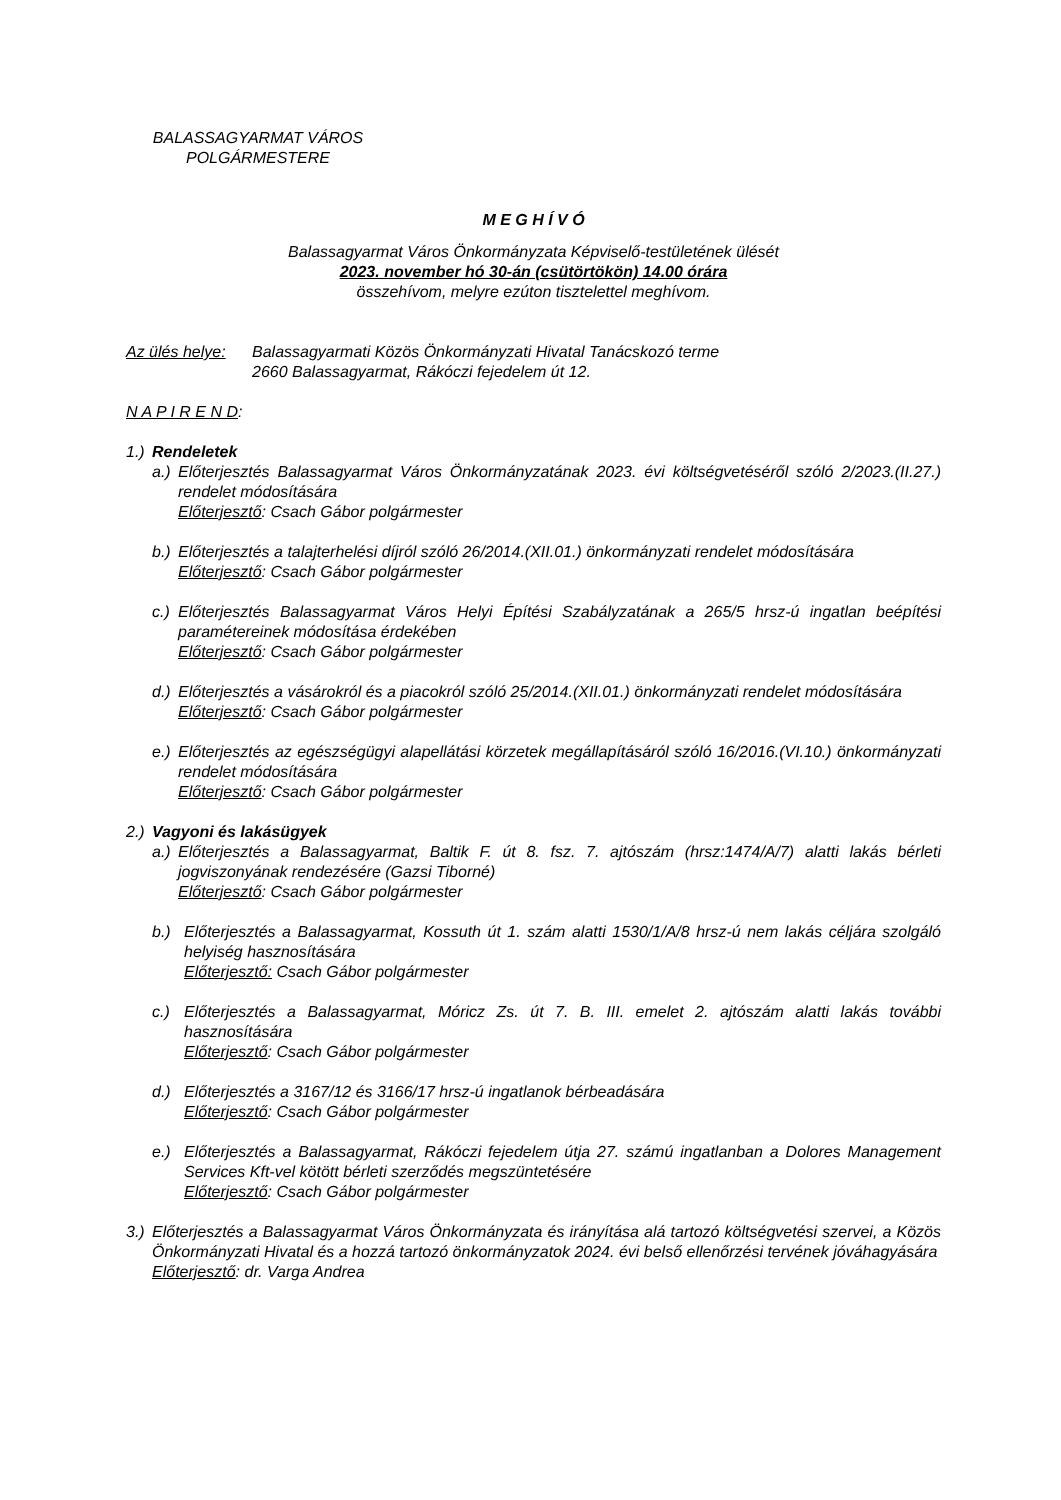BALASSAGYARMAT VÁROS
POLGÁRMESTERE
M E G H Í V Ó
Balassagyarmat Város Önkormányzata Képviselő-testületének ülését
2023. november hó 30-án (csütörtökön) 14.00 órára
összehívom, melyre ezúton tisztelettel meghívom.
Az ülés helye: Balassagyarmati Közös Önkormányzati Hivatal Tanácskozó terme
2660 Balassagyarmat, Rákóczi fejedelem út 12.
N A P I R E N D:
1.) Rendeletek
a.)
Előterjesztés Balassagyarmat Város Önkormányzatának 2023. évi költségvetéséről szóló 2/2023.(II.27.) rendelet módosítására
Előterjesztő: Csach Gábor polgármester
b.)
Előterjesztés a talajterhelési díjról szóló 26/2014.(XII.01.) önkormányzati rendelet módosítására
Előterjesztő: Csach Gábor polgármester
c.)
Előterjesztés Balassagyarmat Város Helyi Építési Szabályzatának a 265/5 hrsz-ú ingatlan beépítési paramétereinek módosítása érdekében
Előterjesztő: Csach Gábor polgármester
d.)
Előterjesztés a vásárokról és a piacokról szóló 25/2014.(XII.01.) önkormányzati rendelet módosítására
Előterjesztő: Csach Gábor polgármester
e.)
Előterjesztés az egészségügyi alapellátási körzetek megállapításáról szóló 16/2016.(VI.10.) önkormányzati rendelet módosítására
Előterjesztő: Csach Gábor polgármester
2.) Vagyoni és lakásügyek
a.)
Előterjesztés a Balassagyarmat, Baltik F. út 8. fsz. 7. ajtószám (hrsz:1474/A/7) alatti lakás bérleti jogviszonyának rendezésére (Gazsi Tiborné)
Előterjesztő: Csach Gábor polgármester
b.) Előterjesztés a Balassagyarmat, Kossuth út 1. szám alatti 1530/1/A/8 hrsz-ú nem lakás céljára szolgáló helyiség hasznosítására
Előterjesztő: Csach Gábor polgármester
c.) Előterjesztés a Balassagyarmat, Móricz Zs. út 7. B. III. emelet 2. ajtószám alatti lakás további hasznosítására
Előterjesztő: Csach Gábor polgármester
d.) Előterjesztés a 3167/12 és 3166/17 hrsz-ú ingatlanok bérbeadására
Előterjesztő: Csach Gábor polgármester
e.) Előterjesztés a Balassagyarmat, Rákóczi fejedelem útja 27. számú ingatlanban a Dolores Management Services Kft-vel kötött bérleti szerződés megszüntetésére
Előterjesztő: Csach Gábor polgármester
3.)
Előterjesztés a Balassagyarmat Város Önkormányzata és irányítása alá tartozó költségvetési szervei, a Közös Önkormányzati Hivatal és a hozzá tartozó önkormányzatok 2024. évi belső ellenőrzési tervének jóváhagyására
Előterjesztő: dr. Varga Andrea